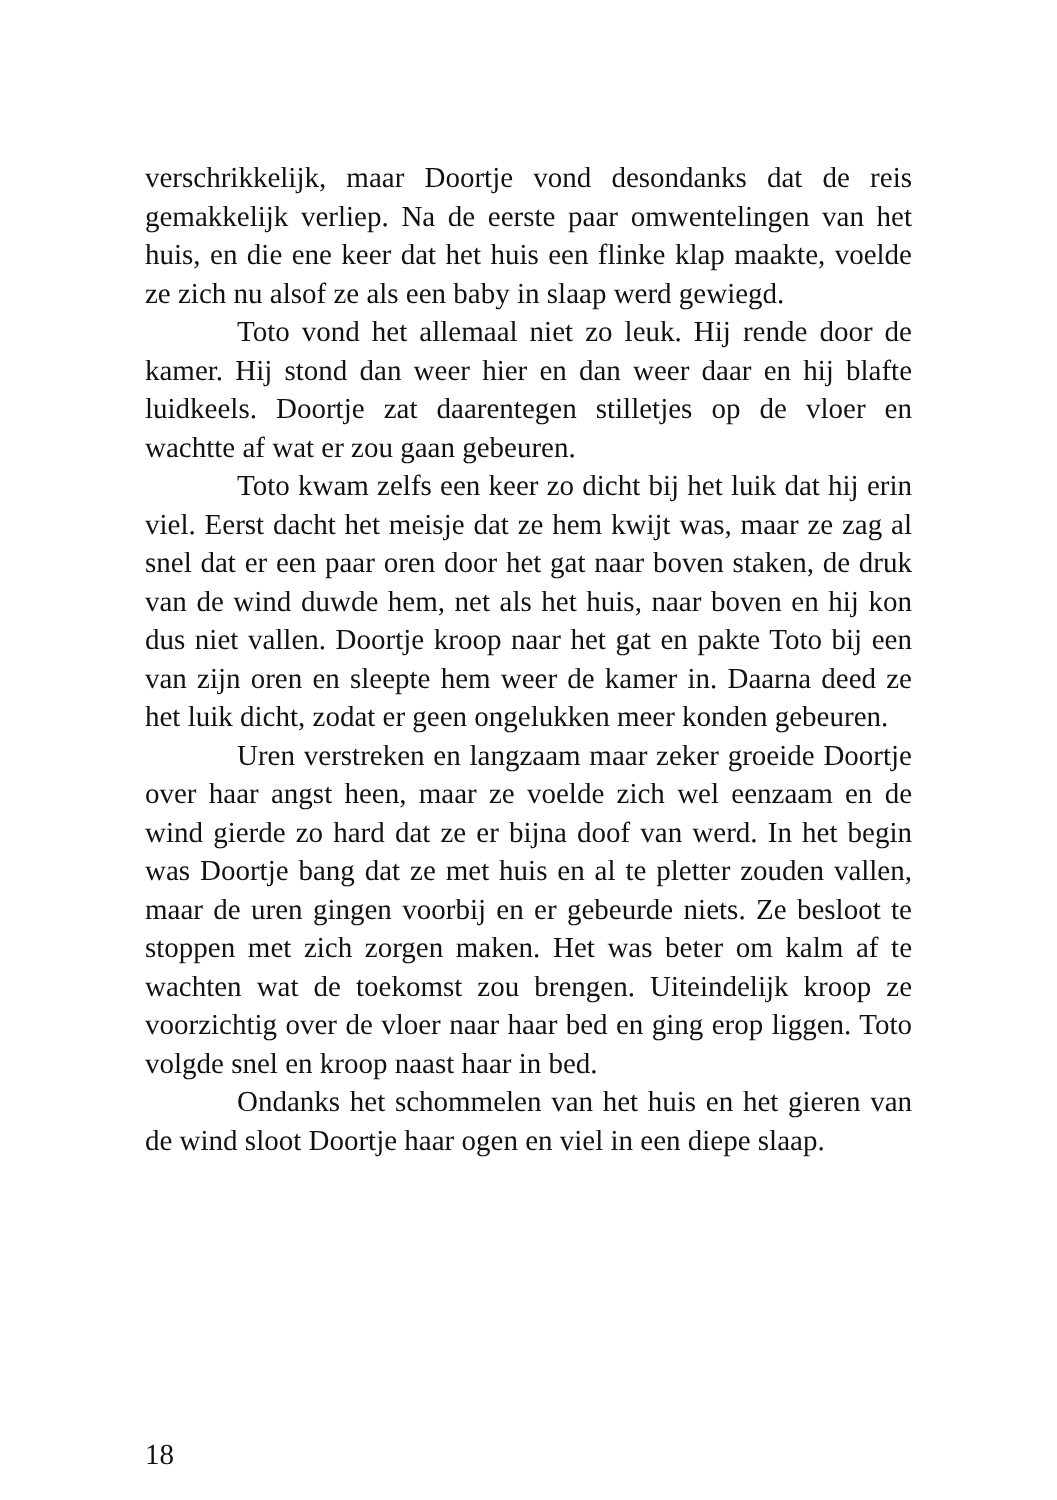verschrikkelijk, maar Doortje vond desondanks dat de reis gemakkelijk verliep. Na de eerste paar omwentelingen van het huis, en die ene keer dat het huis een flinke klap maakte, voelde ze zich nu alsof ze als een baby in slaap werd gewiegd.
Toto vond het allemaal niet zo leuk. Hij rende door de kamer. Hij stond dan weer hier en dan weer daar en hij blafte luidkeels. Doortje zat daarentegen stilletjes op de vloer en wachtte af wat er zou gaan gebeuren.
Toto kwam zelfs een keer zo dicht bij het luik dat hij erin viel. Eerst dacht het meisje dat ze hem kwijt was, maar ze zag al snel dat er een paar oren door het gat naar boven staken, de druk van de wind duwde hem, net als het huis, naar boven en hij kon dus niet vallen. Doortje kroop naar het gat en pakte Toto bij een van zijn oren en sleepte hem weer de kamer in. Daarna deed ze het luik dicht, zodat er geen ongelukken meer konden gebeuren.
Uren verstreken en langzaam maar zeker groeide Doortje over haar angst heen, maar ze voelde zich wel eenzaam en de wind gierde zo hard dat ze er bijna doof van werd. In het begin was Doortje bang dat ze met huis en al te pletter zouden vallen, maar de uren gingen voorbij en er gebeurde niets. Ze besloot te stoppen met zich zorgen maken. Het was beter om kalm af te wachten wat de toekomst zou brengen. Uiteindelijk kroop ze voorzichtig over de vloer naar haar bed en ging erop liggen. Toto volgde snel en kroop naast haar in bed.
Ondanks het schommelen van het huis en het gieren van de wind sloot Doortje haar ogen en viel in een diepe slaap.
18